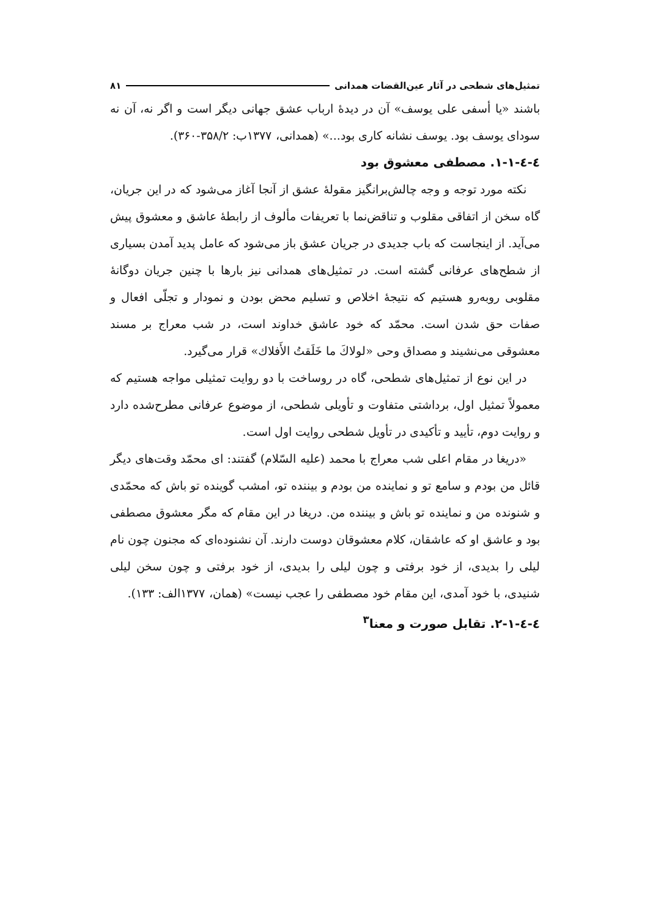تمثیل‌های شطحی در آثار عین‌القضات همدانی ۸۱
باشند «یا أسفی علی یوسف» آن در دیدهٔ ارباب عشق جهانی دیگر است و اگر نه، آن نه سودای یوسف بود. یوسف نشانه کاری بود...» (همدانی، ۱۳۷۷ب: ۳۵۸/۲-۳۶۰).
٤-٤-١-١. مصطفی معشوق بود
نکته مورد توجه و وجه چالش‌برانگیز مقولهٔ عشق از آنجا آغاز می‌شود که در این جریان، گاه سخن از اتفاقی مقلوب و تناقض‌نما با تعریفات مألوف از رابطهٔ عاشق و معشوق پیش می‌آید. از اینجاست که باب جدیدی در جریان عشق باز می‌شود که عامل پدید آمدن بسیاری از شطح‌های عرفانی گشته است. در تمثیل‌های همدانی نیز بارها با چنین جریان دوگانهٔ مقلوبی روبه‌رو هستیم که نتیجهٔ اخلاص و تسلیم محض بودن و نمودار و تجلّی افعال و صفات حق شدن است. محمّد که خود عاشق خداوند است، در شب معراج بر مسند معشوقی می‌نشیند و مصداق وحی «لولاكَ ما خَلَقتُ الأَفلاك» قرار می‌گیرد.
در این نوع از تمثیل‌های شطحی، گاه در روساخت با دو روایت تمثیلی مواجه هستیم که معمولاً تمثیل اول، برداشتی متفاوت و تأویلی شطحی، از موضوع عرفانی مطرح‌شده دارد و روایت دوم، تأیید و تأکیدی در تأویل شطحی روایت اول است.
«دریغا در مقام اعلی شب معراج با محمد (علیه السّلام) گفتند: ای محمّد وقت‌های دیگر قائل من بودم و سامع تو و نماینده من بودم و بیننده تو، امشب گوینده تو باش که محمّدی و شنونده من و نماینده تو باش و بیننده من. دریغا در این مقام که مگر معشوق مصطفی بود و عاشق او که عاشقان، کلام معشوقان دوست دارند. آن نشنوده‌ای که مجنون چون نام لیلی را بدیدی، از خود برفتی و چون لیلی را بدیدی، از خود برفتی و چون سخن لیلی شنیدی، با خود آمدی، این مقام خود مصطفی را عجب نیست» (همان، ۱۳۷۷الف: ۱۳۳).
٤-٤-١-٢. تقابل صورت و معنا<sup>۳</sup>